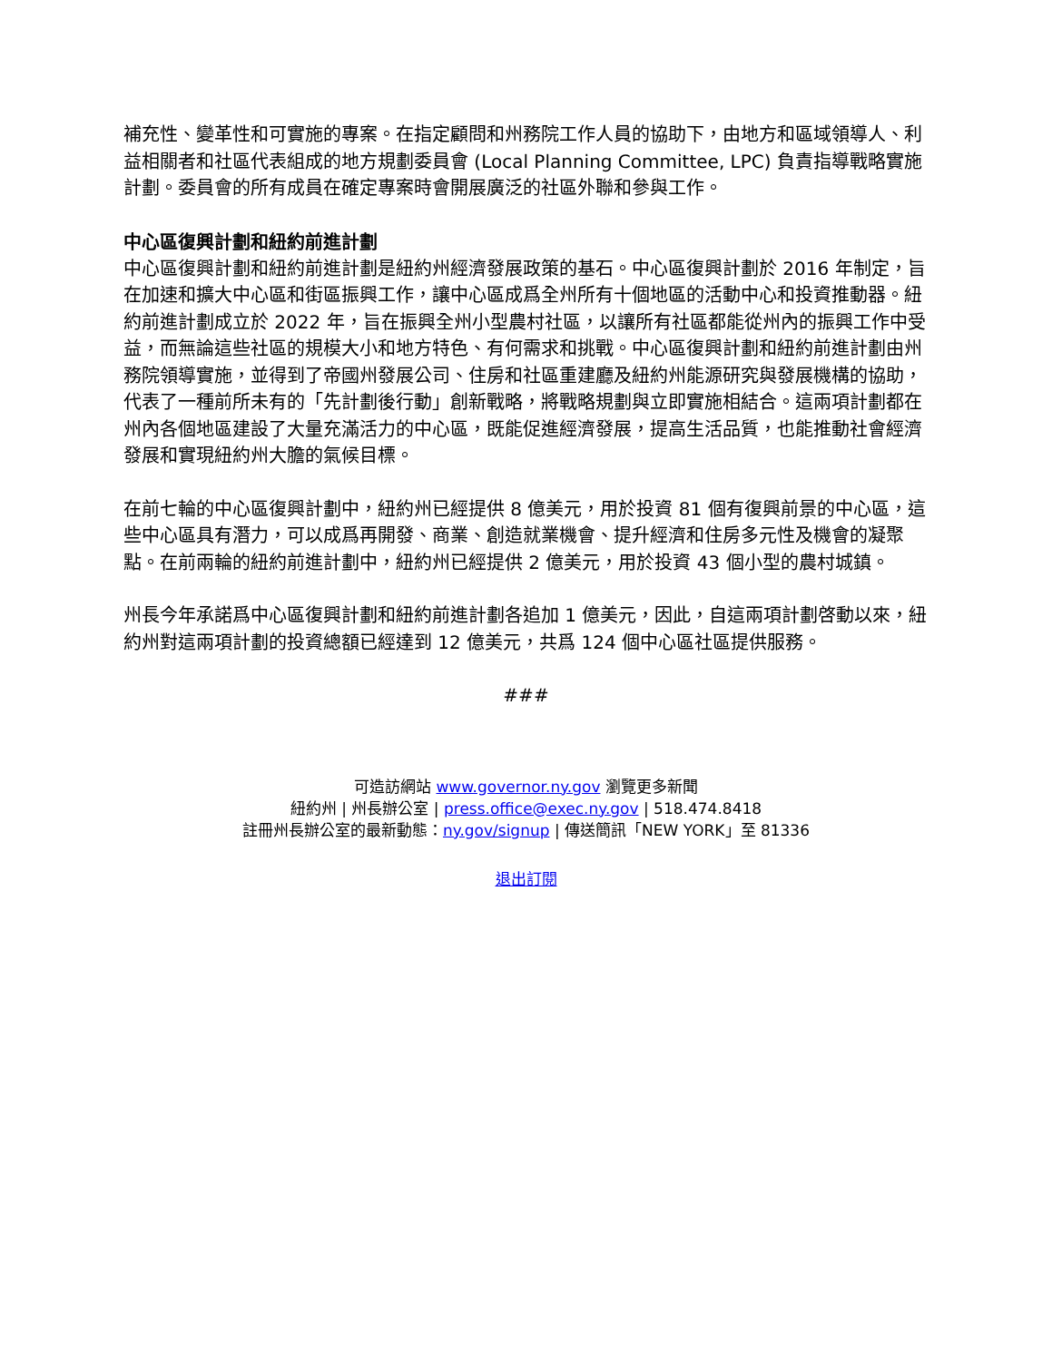補充性、變革性和可實施的專案。在指定顧問和州務院工作人員的協助下，由地方和區域領導人、利益相關者和社區代表組成的地方規劃委員會 (Local Planning Committee, LPC) 負責指導戰略實施計劃。委員會的所有成員在確定專案時會開展廣泛的社區外聯和參與工作。
中心區復興計劃和紐約前進計劃
中心區復興計劃和紐約前進計劃是紐約州經濟發展政策的基石。中心區復興計劃於 2016 年制定，旨在加速和擴大中心區和街區振興工作，讓中心區成爲全州所有十個地區的活動中心和投資推動器。紐約前進計劃成立於 2022 年，旨在振興全州小型農村社區，以讓所有社區都能從州內的振興工作中受益，而無論這些社區的規模大小和地方特色、有何需求和挑戰。中心區復興計劃和紐約前進計劃由州務院領導實施，並得到了帝國州發展公司、住房和社區重建廳及紐約州能源研究與發展機構的協助，代表了一種前所未有的「先計劃後行動」創新戰略，將戰略規劃與立即實施相結合。這兩項計劃都在州內各個地區建設了大量充滿活力的中心區，既能促進經濟發展，提高生活品質，也能推動社會經濟發展和實現紐約州大膽的氣候目標。
在前七輪的中心區復興計劃中，紐約州已經提供 8 億美元，用於投資 81 個有復興前景的中心區，這些中心區具有潛力，可以成爲再開發、商業、創造就業機會、提升經濟和住房多元性及機會的凝聚點。在前兩輪的紐約前進計劃中，紐約州已經提供 2 億美元，用於投資 43 個小型的農村城鎮。
州長今年承諾爲中心區復興計劃和紐約前進計劃各追加 1 億美元，因此，自這兩項計劃啓動以來，紐約州對這兩項計劃的投資總額已經達到 12 億美元，共爲 124 個中心區社區提供服務。
###
可造訪網站 www.governor.ny.gov 瀏覽更多新聞
紐約州 | 州長辦公室 | press.office@exec.ny.gov | 518.474.8418
註冊州長辦公室的最新動態：ny.gov/signup | 傳送簡訊「NEW YORK」至 81336
退出訂閱